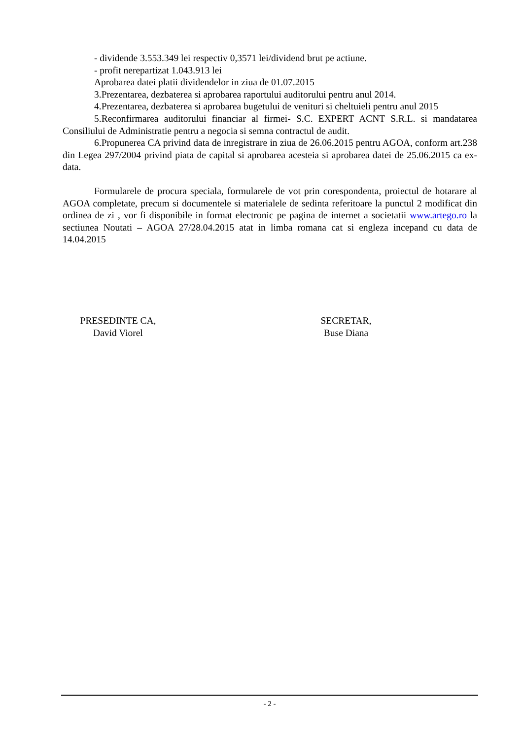- dividende 3.553.349 lei respectiv 0,3571 lei/dividend brut pe actiune.
- profit nerepartizat 1.043.913 lei
Aprobarea datei platii dividendelor in ziua de 01.07.2015
3.Prezentarea, dezbaterea si aprobarea raportului auditorului pentru anul 2014.
4.Prezentarea, dezbaterea si aprobarea bugetului de venituri si cheltuieli pentru anul 2015
5.Reconfirmarea auditorului financiar al firmei- S.C. EXPERT ACNT S.R.L. si mandatarea Consiliului de Administratie pentru a negocia si semna contractul de audit.
6.Propunerea CA privind data de inregistrare in ziua de 26.06.2015 pentru AGOA, conform art.238 din Legea 297/2004 privind piata de capital si aprobarea acesteia si aprobarea datei de 25.06.2015 ca ex-data.
Formularele de procura speciala, formularele de vot prin corespondenta, proiectul de hotarare al AGOA completate, precum si documentele si materialele de sedinta referitoare la punctul 2 modificat din ordinea de zi , vor fi disponibile in format electronic pe pagina de internet a societatii www.artego.ro la sectiunea Noutati – AGOA 27/28.04.2015 atat in limba romana cat si engleza incepand cu data de 14.04.2015
PRESEDINTE CA,
David Viorel
SECRETAR,
Buse Diana
- 2 -